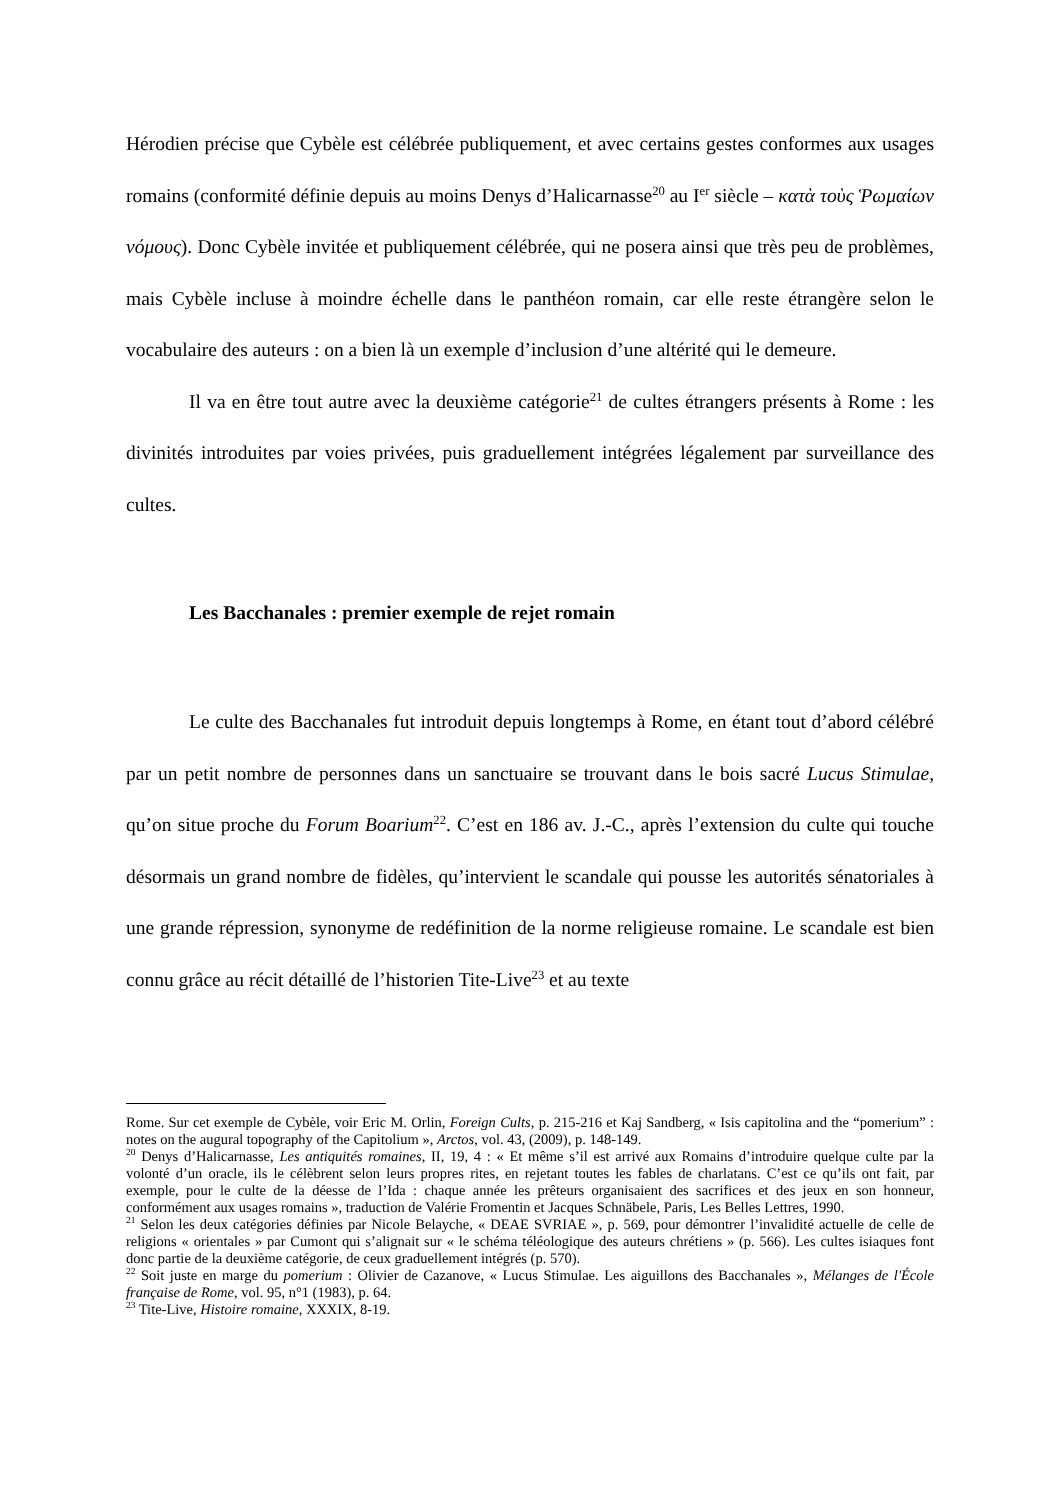Hérodien précise que Cybèle est célébrée publiquement, et avec certains gestes conformes aux usages romains (conformité définie depuis au moins Denys d’Halicarnasse<sup>20</sup> au I<sup>er</sup> siècle – κατὰ τοὺς Ῥωμαίων νόμους). Donc Cybèle invitée et publiquement célébrée, qui ne posera ainsi que très peu de problèmes, mais Cybèle incluse à moindre échelle dans le panthéon romain, car elle reste étrangère selon le vocabulaire des auteurs : on a bien là un exemple d’inclusion d’une altérité qui le demeure.
Il va en être tout autre avec la deuxième catégorie<sup>21</sup> de cultes étrangers présents à Rome : les divinités introduites par voies privées, puis graduellement intégrées légalement par surveillance des cultes.
Les Bacchanales : premier exemple de rejet romain
Le culte des Bacchanales fut introduit depuis longtemps à Rome, en étant tout d’abord célébré par un petit nombre de personnes dans un sanctuaire se trouvant dans le bois sacré Lucus Stimulae, qu’on situe proche du Forum Boarium<sup>22</sup>. C’est en 186 av. J.-C., après l’extension du culte qui touche désormais un grand nombre de fidèles, qu’intervient le scandale qui pousse les autorités sénatoriales à une grande répression, synonyme de redéfinition de la norme religieuse romaine. Le scandale est bien connu grâce au récit détaillé de l’historien Tite-Live<sup>23</sup> et au texte
Rome. Sur cet exemple de Cybèle, voir Eric M. Orlin, Foreign Cults, p. 215-216 et Kaj Sandberg, « Isis capitolina and the “pomerium” : notes on the augural topography of the Capitolium », Arctos, vol. 43, (2009), p. 148-149.
<sup>20</sup> Denys d’Halicarnasse, Les antiquités romaines, II, 19, 4 : « Et même s’il est arrivé aux Romains d’introduire quelque culte par la volonté d’un oracle, ils le célèbrent selon leurs propres rites, en rejetant toutes les fables de charlatans. C’est ce qu’ils ont fait, par exemple, pour le culte de la déesse de l’Ida : chaque année les prêteurs organisaient des sacrifices et des jeux en son honneur, conformément aux usages romains », traduction de Valérie Fromentin et Jacques Schnäbele, Paris, Les Belles Lettres, 1990.
<sup>21</sup> Selon les deux catégories définies par Nicole Belayche, « DEAE SVRIAE », p. 569, pour démontrer l’invalidité actuelle de celle de religions « orientales » par Cumont qui s’alignait sur « le schéma téléologique des auteurs chrétiens » (p. 566). Les cultes isiaques font donc partie de la deuxième catégorie, de ceux graduellement intégrés (p. 570).
<sup>22</sup> Soit juste en marge du pomerium : Olivier de Cazanove, « Lucus Stimulae. Les aiguillons des Bacchanales », Mélanges de l'École française de Rome, vol. 95, n°1 (1983), p. 64.
<sup>23</sup> Tite-Live, Histoire romaine, XXXIX, 8-19.